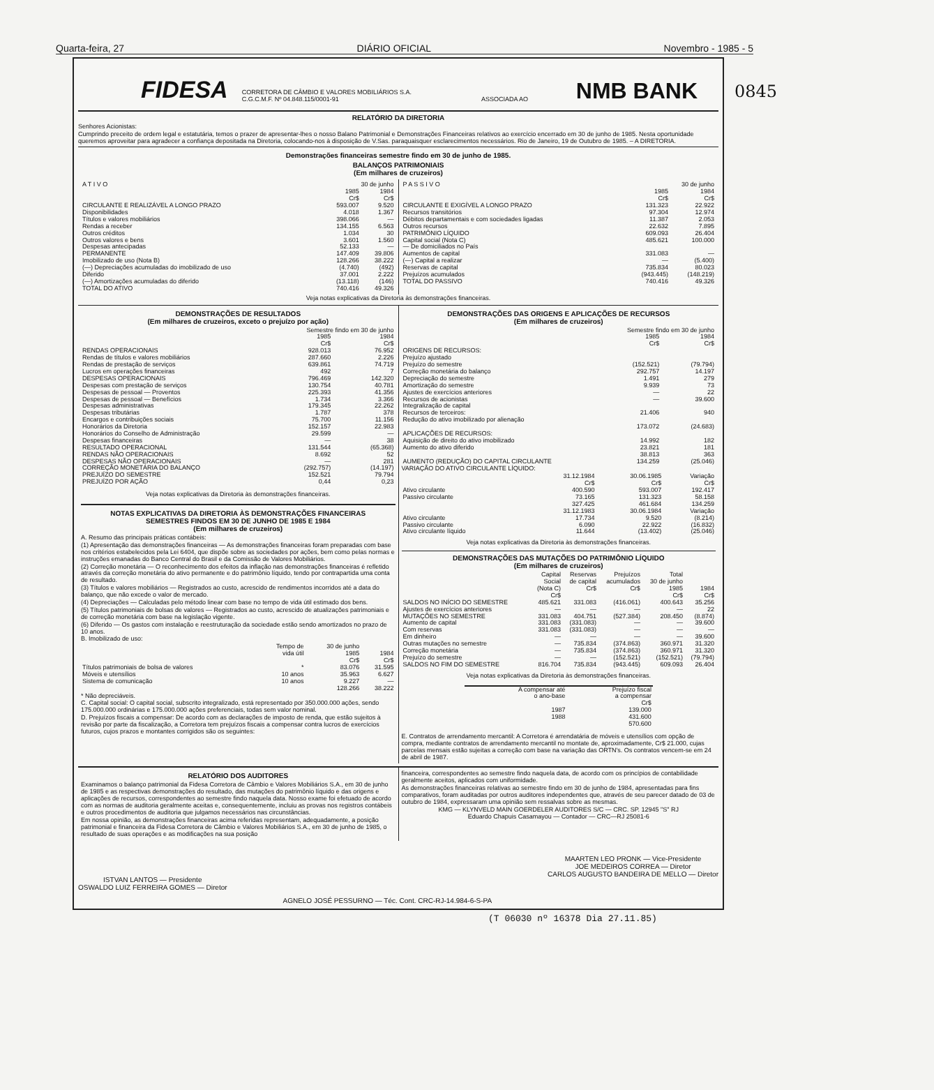Quarta-feira, 27 DIÁRIO OFICIAL Novembro - 1985 - 5
FIDESA CORRETORA DE CÂMBIO E VALORES MOBILIÁRIOS S.A.
C.G.C.M.F. Nº 04.848.115/0001-91 ASSOCIADA AO NMB BANK
RELATÓRIO DA DIRETORIA
Senhores Acionistas:
Cumprindo preceito de ordem legal e estatutária, temos o prazer de apresentar-lhes o nosso Balano Patrimonial e Demonstrações Financeiras relativos ao exercício encerrado em 30 de junho de 1985. Nesta oportunidade queremos aproveitar para agradecer a confiança depositada na Diretoria, colocando-nos à disposição de V.Sas. paraquaisquer esclarecimentos necessários. Rio de Janeiro, 19 de Outubro de 1985. – A DIRETORIA.
Demonstrações financeiras semestre findo em 30 de junho de 1985.
BALANÇOS PATRIMONIAIS
(Em milhares de cruzeiros)
| A T I V O | 30 de junho | |
| --- | --- | --- |
| | 1985 Cr$ | 1984 Cr$ |
| CIRCULANTE E REALIZÁVEL A LONGO PRAZO | 593.007 | 9.520 |
| Disponibilidades | 4.018 | 1.367 |
| Títulos e valores mobiliários | 398.066 | — |
| Rendas a receber | 134.155 | 6.563 |
| Outros créditos | 1.034 | 30 |
| Outros valores e bens | 3.601 | 1.560 |
| Despesas antecipadas | 52.133 | — |
| PERMANENTE | 147.409 | 39.806 |
| Imobilizado de uso (Nota B) | 128.266 | 38.222 |
| (—) Depreciações acumuladas do imobilizado de uso | (4.740) | (492) |
| Diferido | 37.001 | 2.222 |
| (—) Amortizações acumuladas do diferido | (13.118) | (146) |
| TOTAL DO ATIVO | 740.416 | 49.326 |
| P A S S I V O | 30 de junho | |
| --- | --- | --- |
| | 1985 Cr$ | 1984 Cr$ |
| CIRCULANTE E EXIGÍVEL A LONGO PRAZO | 131.323 | 22.922 |
| Recursos transitórios | 97.304 | 12.974 |
| Débitos departamentais e com sociedades ligadas | 11.387 | 2.053 |
| Outros recursos | 22.632 | 7.895 |
| PATRIMÔNIO LÍQUIDO | 609.093 | 26.404 |
| Capital social (Nota C) — De domiciliados no País | 485.621 | 100.000 |
| Aumentos de capital | 331.083 | — |
| (—) Capital a realizar | — | (5.400) |
| Reservas de capital | 735.834 | 80.023 |
| Prejuízos acumulados | (943.445) | (148.219) |
| TOTAL DO PASSIVO | 740.416 | 49.326 |
Veja notas explicativas da Diretoria às demonstrações financeiras.
DEMONSTRAÇÕES DE RESULTADOS
(Em milhares de cruzeiros, exceto o prejuízo por ação)
| | Semestre findo em 30 de junho | |
| --- | --- | --- |
| | 1985 Cr$ | 1984 Cr$ |
| RENDAS OPERACIONAIS | 928.013 | 76.952 |
| Rendas de títulos e valores mobiliários | 287.660 | 2.226 |
| Rendas de prestação de serviços | 639.861 | 74.719 |
| Lucros em operações financeiras | 492 | 7 |
| DESPESAS OPERACIONAIS | 796.469 | 142.320 |
| Despesas com prestação de serviços | 130.754 | 40.781 |
| Despesas de pessoal — Proventos | 225.393 | 41.356 |
| Despesas de pessoal — Benefícios | 1.734 | 3.366 |
| Despesas administrativas | 179.345 | 22.262 |
| Despesas tributárias | 1.787 | 378 |
| Encargos e contribuições sociais | 75.700 | 11.156 |
| Honorários da Diretoria | 152.157 | 22.983 |
| Honorários do Conselho de Administração | 29.599 | — |
| Despesas financeiras | — | 38 |
| RESULTADO OPERACIONAL | 131.544 | (65.368) |
| RENDAS NÃO OPERACIONAIS | 8.692 | 52 |
| DESPESAS NÃO OPERACIONAIS | — | 281 |
| CORREÇÃO MONETÁRIA DO BALANÇO | (292.757) | (14.197) |
| PREJUÍZO DO SEMESTRE | 152.521 | 79.794 |
| PREJUÍZO POR AÇÃO | 0,44 | 0,23 |
Veja notas explicativas da Diretoria às demonstrações financeiras.
NOTAS EXPLICATIVAS DA DIRETORIA ÀS DEMONSTRAÇÕES FINANCEIRAS
SEMESTRES FINDOS EM 30 DE JUNHO DE 1985 E 1984
(Em milhares de cruzeiros)
A. Resumo das principais práticas contábeis:
(1) Apresentação das demonstrações financeiras — As demonstrações financeiras foram preparadas com base nos critérios estabelecidos pela Lei 6404, que dispõe sobre as sociedades por ações, bem como pelas normas e instruções emanadas do Banco Central do Brasil e da Comissão de Valores Mobiliários.
(2) Correção monetária — O reconhecimento dos efeitos da inflação nas demonstrações financeiras é refletido através da correção monetária do ativo permanente e do patrimônio líquido, tendo por contrapartida uma conta de resultado.
(3) Títulos e valores mobiliários — Registrados ao custo, acrescido de rendimentos incorridos até a data do balanço, que não excede o valor de mercado.
(4) Depreciações — Calculadas pelo método linear com base no tempo de vida útil estimado dos bens.
(5) Títulos patrimoniais de bolsas de valores — Registrados ao custo, acrescido de atualizações patrimoniais e de correção monetária com base na legislação vigente.
(6) Diferido — Os gastos com instalação e reestruturação da sociedade estão sendo amortizados no prazo de 10 anos.
B. Imobilizado de uso:
| | Tempo de vida útil | 30 de junho 1985 Cr$ | 1984 Cr$ |
| --- | --- | --- | --- |
| Títulos patrimoniais de bolsa de valores | * | 83.076 | 31.595 |
| Móveis e utensílios | 10 anos | 35.963 | 6.627 |
| Sistema de comunicação | 10 anos | 9.227 | — |
| | | 128.266 | 38.222 |
* Não depreciáveis.
C. Capital social: O capital social, subscrito integralizado, está representado por 350.000.000 ações, sendo 175.000.000 ordinárias e 175.000.000 ações preferenciais, todas sem valor nominal.
D. Prejuízos fiscais a compensar: De acordo com as declarações de imposto de renda, que estão sujeitos à revisão por parte da fiscalização, a Corretora tem prejuízos fiscais a compensar contra lucros de exercícios futuros, cujos prazos e montantes corrigidos são os seguintes:
DEMONSTRAÇÕES DAS ORIGENS E APLICAÇÕES DE RECURSOS
(Em milhares de cruzeiros)
| | Semestre findo em 30 de junho | |
| --- | --- | --- |
| | 1985 Cr$ | 1984 Cr$ |
| ORIGENS DE RECURSOS: | | |
| Prejuízo ajustado | | |
| Prejuízo do semestre | (152.521) | (79.794) |
| Correção monetária do balanço | 292.757 | 14.197 |
| Depreciação do semestre | 1.491 | 279 |
| Amortização do semestre | 9.939 | 73 |
| Ajustes de exercícios anteriores | — | 22 |
| Recursos de acionistas Integralização de capital | — | 39.600 |
| Recursos de terceiros: Redução do ativo imobilizado por alienação | 21.406 | 940 |
| | 173.072 | (24.683) |
| APLICAÇÕES DE RECURSOS: | | |
| Aquisição de direito do ativo imobilizado | 14.992 | 182 |
| Aumento do ativo diferido | 23.821 | 181 |
| | 38.813 | 363 |
| AUMENTO (REDUÇÃO) DO CAPITAL CIRCULANTE | 134.259 | (25.046) |
VARIAÇÃO DO ATIVO CIRCULANTE LÍQUIDO:
| | 31.12.1984 Cr$ | 30.06.1985 Cr$ | Variação Cr$ |
| --- | --- | --- | --- |
| Ativo circulante | 400.590 | 593.007 | 192.417 |
| Passivo circulante | 73.165 | 131.323 | 58.158 |
| | 327.425 | 461.684 | 134.259 |
| | 31.12.1983 | 30.06.1984 | Variação |
| Ativo circulante | 17.734 | 9.520 | (8.214) |
| Passivo circulante | 6.090 | 22.922 | (16.832) |
| Ativo circulante líquido | 11.644 | (13.402) | (25.046) |
Veja notas explicativas da Diretoria às demonstrações financeiras.
DEMONSTRAÇÕES DAS MUTAÇÕES DO PATRIMÔNIO LÍQUIDO
(Em milhares de cruzeiros)
| | Capital Social (Nota C) Cr$ | Reservas de capital Cr$ | Prejuízos acumulados Cr$ | Total 30 de junho 1985 Cr$ | 1984 Cr$ |
| --- | --- | --- | --- | --- | --- |
| SALDOS NO INÍCIO DO SEMESTRE | 485.621 | 331.083 | (416.061) | 400.643 | 35.256 |
| Ajustes de exercícios anteriores | — | — | — | — | 22 |
| MUTAÇÕES NO SEMESTRE | 331.083 | 404.751 | (527.384) | 208.450 | (8.874) |
| Aumento de capital | 331.083 | (331.083) | — | — | 39.600 |
| Com reservas | 331.083 | (331.083) | — | — | — |
| Em dinheiro | — | — | — | — | 39.600 |
| Outras mutações no semestre | — | 735.834 | (374.863) | 360.971 | 31.320 |
| Correção monetária | — | 735.834 | (374.863) | 360.971 | 31.320 |
| Prejuízo do semestre | — | — | (152.521) | (152.521) | (79.794) |
| SALDOS NO FIM DO SEMESTRE | 816.704 | 735.834 | (943.445) | 609.093 | 26.404 |
Veja notas explicativas da Diretoria às demonstrações financeiras.
| A compensar até o ano-base | Prejuízo fiscal a compensar Cr$ |
| --- | --- |
| 1987 | 139.000 |
| 1988 | 431.600 |
| | 570.600 |
E. Contratos de arrendamento mercantil: A Corretora é arrendatária de móveis e utensílios com opção de compra, mediante contratos de arrendamento mercantil no montate de, aproximadamente, Cr$ 21.000, cujas parcelas mensais estão sujeitas a correção com base na variação das ORTN's. Os contratos vencem-se em 24 de abril de 1987.
RELATÓRIO DOS AUDITORES
Examinamos o balanço patrimonial da Fidesa Corretora de Câmbio e Valores Mobiliários S.A., em 30 de junho de 1985 e as respectivas demonstrações do resultado, das mutações do patrimônio líquido e das origens e aplicações de recursos, correspondentes ao semestre findo naquela data. Nosso exame foi efetuado de acordo com as normas de auditoria geralmente aceitas e, consequentemente, incluiu as provas nos registros contábeis e outros procedimentos de auditoria que julgamos necessários nas circunstâncias.
Em nossa opinião, as demonstrações financeiras acima referidas representam, adequadamente, a posição patrimonial e financeira da Fidesa Corretora de Câmbio e Valores Mobiliários S.A., em 30 de junho de 1985, o resultado de suas operações e as modificações na sua posição
financeira, correspondentes ao semestre findo naquela data, de acordo com os princípios de contabilidade geralmente aceitos, aplicados com uniformidade.
As demonstrações financeiras relativas ao semestre findo em 30 de junho de 1984, apresentadas para fins comparativos, foram auditadas por outros auditores independentes que, através de seu parecer datado de 03 de outubro de 1984, expressaram uma opinião sem ressalvas sobre as mesmas.
KMG — KLYNVELD MAIN GOERDELER AUDITORES S/C — CRC. SP. 12945 "S" RJ
Eduardo Chapuis Casamayou — Contador — CRC—RJ 25081-6
ISTVAN LANTOS — Presidente
OSWALDO LUIZ FERREIRA GOMES — Diretor
AGNELO JOSÉ PESSURNO — Téc. Cont. CRC-RJ-14.984-6-S-PA
MAARTEN LEO PRONK — Vice-Presidente
JOE MEDEIROS CORREA — Diretor
CARLOS AUGUSTO BANDEIRA DE MELLO — Diretor
0845
(T 06030 nº 16378 Dia 27.11.85)